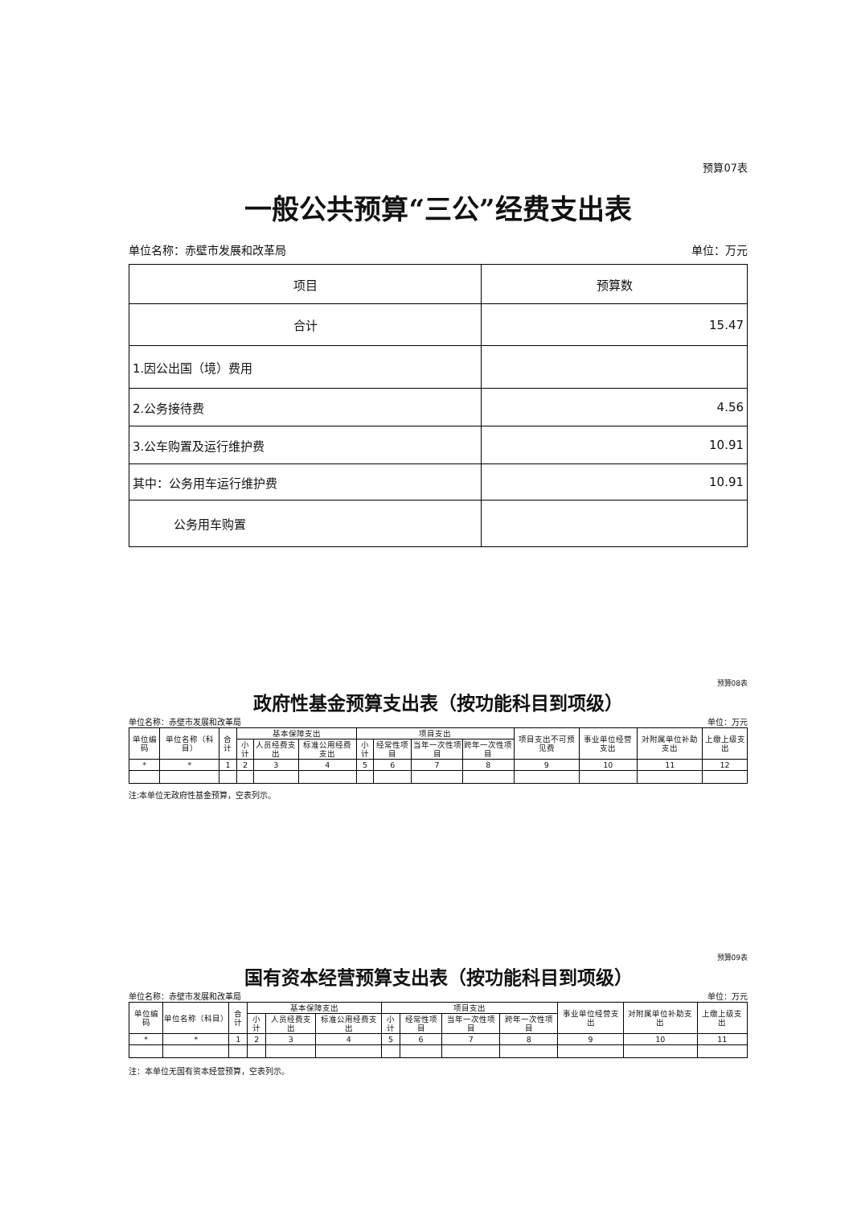预算07表
一般公共预算“三公”经费支出表
单位名称：赤壁市发展和改革局 单位：万元
| 项目 | 预算数 |
| --- | --- |
| 合计 | 15.47 |
| 1.因公出国（境）费用 | |
| 2.公务接待费 | 4.56 |
| 3.公车购置及运行维护费 | 10.91 |
| 其中：公务用车运行维护费 | 10.91 |
| 公务用车购置 | |
预算08表
政府性基金预算支出表（按功能科目到项级）
单位名称：赤壁市发展和改革局 单位：万元
| 单位编码 | 单位名称（科目） | 合计 | 基本保障支出 | | | 项目支出 | | | | 项目支出不可预见费 | 事业单位经营支出 | 对附属单位补助支出 | 上缴上级支出 |
| --- | --- | --- | --- | --- | --- | --- | --- | --- | --- | --- | --- | --- | --- |
| | | | 小计 | 人员经费支出 | 标准公用经费支出 | 小计 | 经常性项目 | 当年一次性项目 | 跨年一次性项目 | | | | |
| * | * | 1 | 2 | 3 | 4 | 5 | 6 | 7 | 8 | 9 | 10 | 11 | 12 |
注:本单位无政府性基金预算，空表列示。
预算09表
国有资本经营预算支出表（按功能科目到项级）
单位名称：赤壁市发展和改革局 单位：万元
| 单位编码 | 单位名称（科目） | 合计 | 基本保障支出 | | | 项目支出 | | | | 事业单位经营支出 | 对附属单位补助支出 | 上缴上级支出 |
| --- | --- | --- | --- | --- | --- | --- | --- | --- | --- | --- | --- | --- |
| | | | 小计 | 人员经费支出 | 标准公用经费支出 | 小计 | 经常性项目 | 当年一次性项目 | 跨年一次性项目 | | | |
| * | * | 1 | 2 | 3 | 4 | 5 | 6 | 7 | 8 | 9 | 10 | 11 |
注：本单位无国有资本经营预算，空表列示。